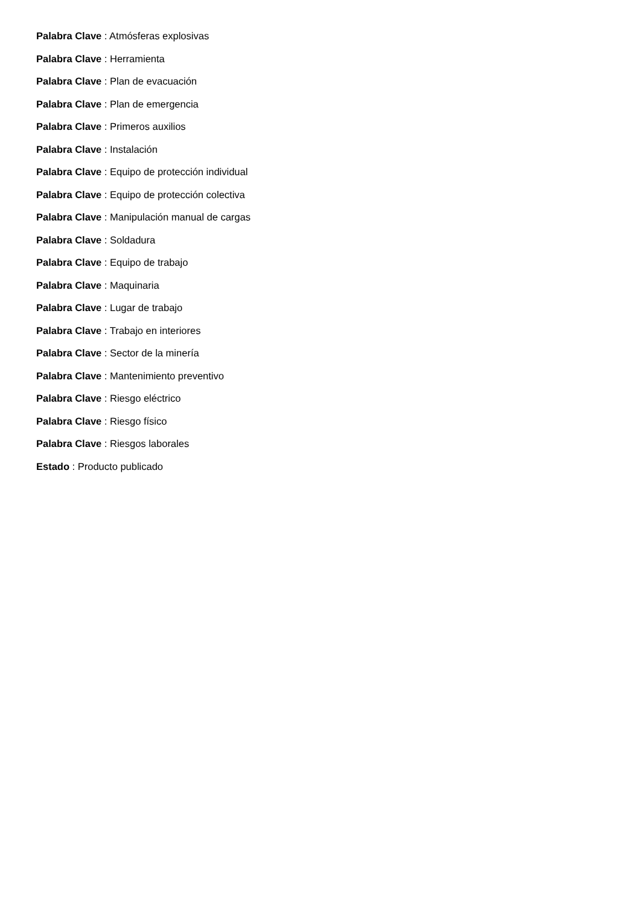Palabra Clave : Atmósferas explosivas
Palabra Clave : Herramienta
Palabra Clave : Plan de evacuación
Palabra Clave : Plan de emergencia
Palabra Clave : Primeros auxilios
Palabra Clave : Instalación
Palabra Clave : Equipo de protección individual
Palabra Clave : Equipo de protección colectiva
Palabra Clave : Manipulación manual de cargas
Palabra Clave : Soldadura
Palabra Clave : Equipo de trabajo
Palabra Clave : Maquinaria
Palabra Clave : Lugar de trabajo
Palabra Clave : Trabajo en interiores
Palabra Clave : Sector de la minería
Palabra Clave : Mantenimiento preventivo
Palabra Clave : Riesgo eléctrico
Palabra Clave : Riesgo físico
Palabra Clave : Riesgos laborales
Estado : Producto publicado